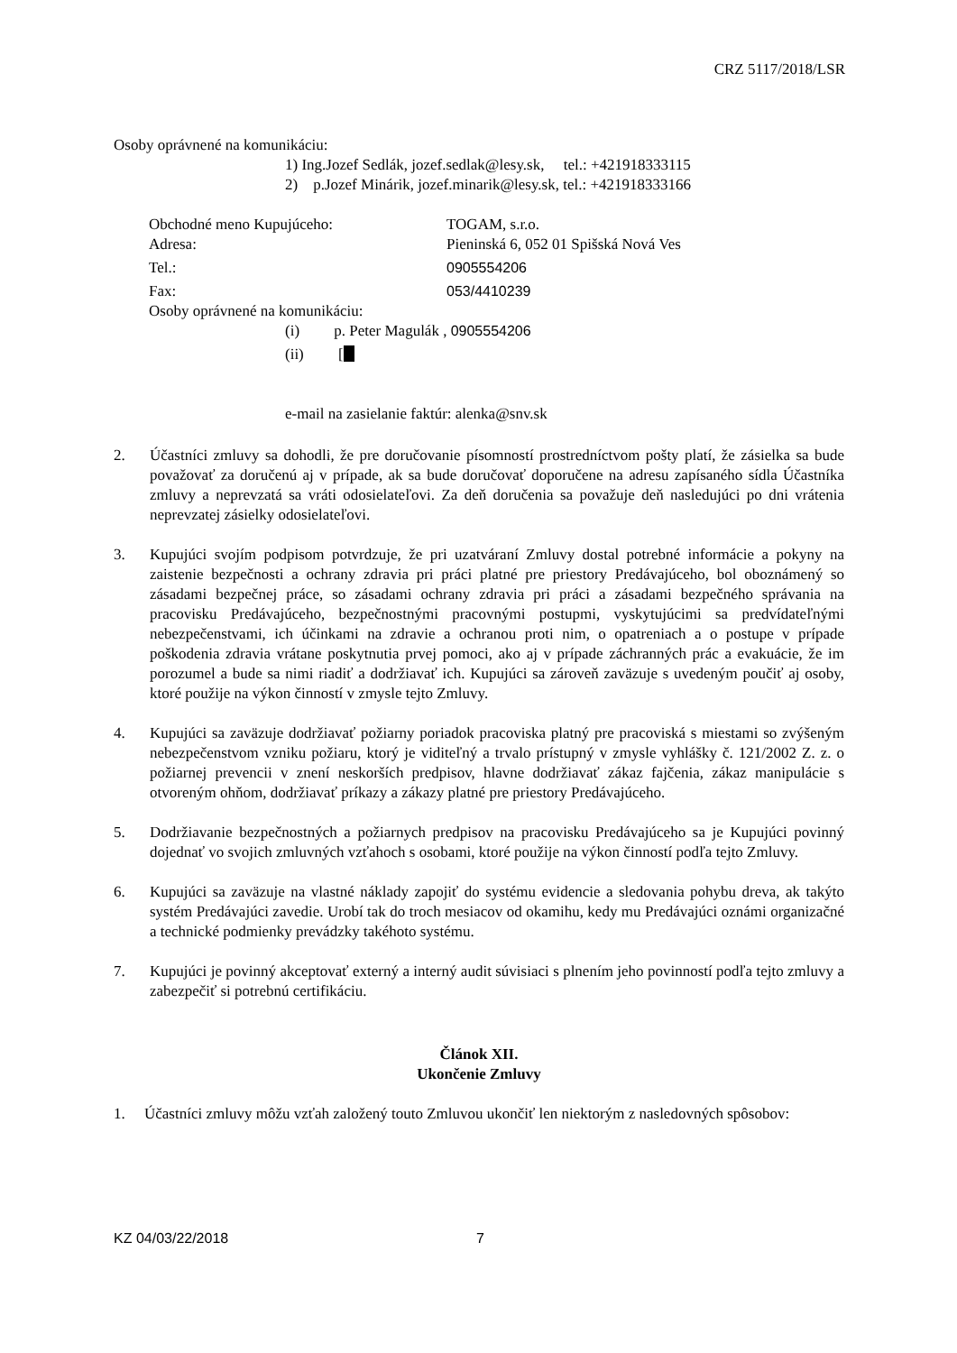CRZ 5117/2018/LSR
Osoby oprávnené na komunikáciu:
1) Ing.Jozef Sedlák, jozef.sedlak@lesy.sk, tel.: +421918333115
2) p.Jozef Minárik, jozef.minarik@lesy.sk, tel.: +421918333166
Obchodné meno Kupujúceho: TOGAM, s.r.o.
Adresa: Pieninská 6, 052 01 Spišská Nová Ves
Tel.: 0905554206
Fax: 053/4410239
Osoby oprávnené na komunikáciu:
(i) p. Peter Magulák , 0905554206
(ii) [
e-mail na zasielanie faktúr: alenka@snv.sk
2. Účastníci zmluvy sa dohodli, že pre doručovanie písomností prostredníctvom pošty platí, že zásielka sa bude považovať za doručenú aj v prípade, ak sa bude doručovať doporučene na adresu zapísaného sídla Účastníka zmluvy a neprevzatá sa vráti odosielateľovi. Za deň doručenia sa považuje deň nasledujúci po dni vrátenia neprevzatej zásielky odosielateľovi.
3. Kupujúci svojím podpisom potvrdzuje, že pri uzatváraní Zmluvy dostal potrebné informácie a pokyny na zaistenie bezpečnosti a ochrany zdravia pri práci platné pre priestory Predávajúceho, bol oboznámený so zásadami bezpečnej práce, so zásadami ochrany zdravia pri práci a zásadami bezpečného správania na pracovisku Predávajúceho, bezpečnostnými pracovnými postupmi, vyskytujúcimi sa predvídateľnými nebezpečenstvami, ich účinkami na zdravie a ochranou proti nim, o opatreniach a o postupe v prípade poškodenia zdravia vrátane poskytnutia prvej pomoci, ako aj v prípade záchranných prác a evakuácie, že im porozumel a bude sa nimi riadiť a dodržiavať ich. Kupujúci sa zároveň zaväzuje s uvedeným poučiť aj osoby, ktoré použije na výkon činností v zmysle tejto Zmluvy.
4. Kupujúci sa zaväzuje dodržiavať požiarny poriadok pracoviska platný pre pracoviská s miestami so zvýšeným nebezpečenstvom vzniku požiaru, ktorý je viditeľný a trvalo prístupný v zmysle vyhlášky č. 121/2002 Z. z. o požiarnej prevencii v znení neskorších predpisov, hlavne dodržiavať zákaz fajčenia, zákaz manipulácie s otvoreným ohňom, dodržiavať príkazy a zákazy platné pre priestory Predávajúceho.
5. Dodržiavanie bezpečnostných a požiarnych predpisov na pracovisku Predávajúceho sa je Kupujúci povinný dojednať vo svojich zmluvných vzťahoch s osobami, ktoré použije na výkon činností podľa tejto Zmluvy.
6. Kupujúci sa zaväzuje na vlastné náklady zapojiť do systému evidencie a sledovania pohybu dreva, ak takýto systém Predávajúci zavedie. Urobí tak do troch mesiacov od okamihu, kedy mu Predávajúci oznámi organizačné a technické podmienky prevádzky takéhoto systému.
7. Kupujúci je povinný akceptovať externý a interný audit súvisiaci s plnením jeho povinností podľa tejto zmluvy a zabezpečiť si potrebnú certifikáciu.
Článok XII.
Ukončenie Zmluvy
1. Účastníci zmluvy môžu vzťah založený touto Zmluvou ukončiť len niektorým z nasledovných spôsobov:
KZ 04/03/22/2018 7